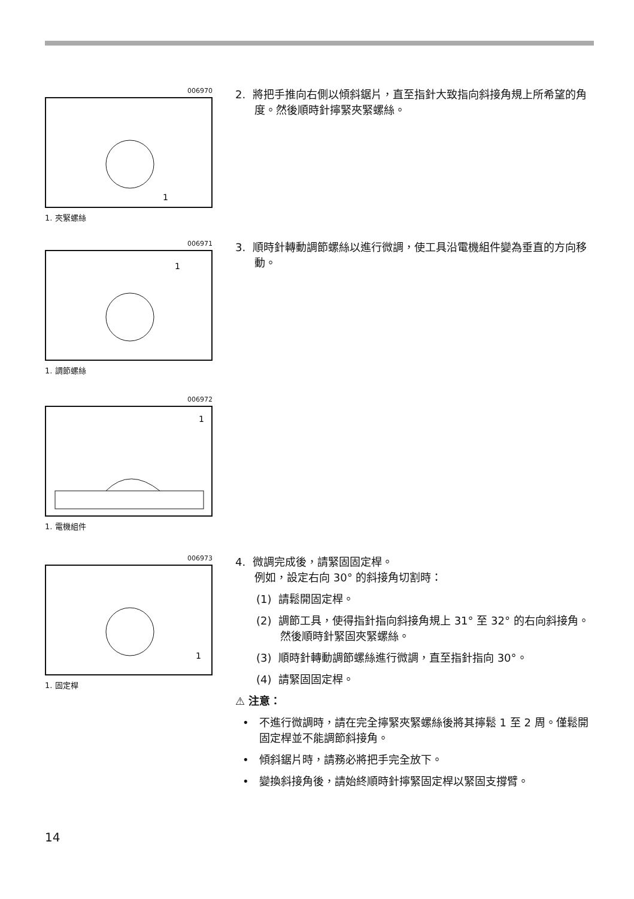006970
1
1. 夾緊螺絲
2. 將把手推向右側以傾斜鋸片，直至指針大致指向斜接角規上所希望的角度。然後順時針擰緊夾緊螺絲。
006971
1
1. 調節螺絲
3. 順時針轉動調節螺絲以進行微調，使工具沿電機組件變為垂直的方向移動。
006972
1
1. 電機組件
006973
1
1. 固定桿
4. 微調完成後，請緊固固定桿。
例如，設定右向 30° 的斜接角切割時：
(1) 請鬆開固定桿。
(2) 調節工具，使得指針指向斜接角規上 31° 至 32° 的右向斜接角。然後順時針緊固夾緊螺絲。
(3) 順時針轉動調節螺絲進行微調，直至指針指向 30°。
(4) 請緊固固定桿。
⚠ 注意：
• 不進行微調時，請在完全擰緊夾緊螺絲後將其擰鬆 1 至 2 周。僅鬆開固定桿並不能調節斜接角。
• 傾斜鋸片時，請務必將把手完全放下。
• 變換斜接角後，請始終順時針擰緊固定桿以緊固支撐臂。
14